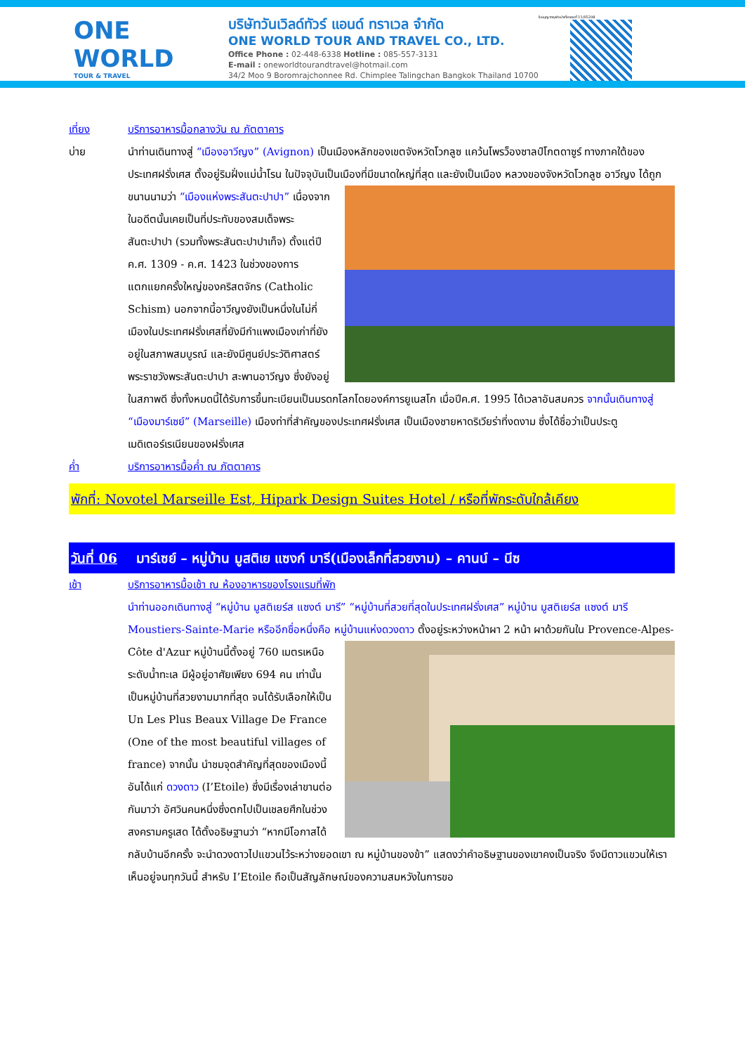ONE WORLD
TOUR & TRAVEL
บริษัทวันเวิลด์ทัวร์ แอนด์ ทราเวล จำกัด
ONE WORLD TOUR AND TRAVEL CO., LTD.
Office Phone : 02-448-6338 Hotline : 085-557-3131
E-mail : oneworldtourandtravel@hotmail.com
34/2 Moo 9 Boromrajchonnee Rd. Chimplee Talingchan Bangkok Thailand 10700
ใบอนุญาตธุรกิจนำเที่ยวเลขที่ 11/05298
เที่ยง บริการอาหารมื้อกลางวัน ณ ภัตตาคาร
บ่าย นำท่านเดินทางสู่ “เมืองอาวีญง” (Avignon) เป็นเมืองหลักของเขตจังหวัดโวกลูซ แคว้นโพรว็องซาลป์โกตดาซูร์ ทางภาคใต้ของประเทศฝรั่งเศส ตั้งอยู่ริมฝั่งแม่น้ำโรน ในปัจจุบันเป็นเมืองที่มีขนาดใหญ่ที่สุด และยังเป็นเมือง หลวงของจังหวัดโวกลูซ อาวีญง ได้ถูกขนานนามว่า “เมืองแห่งพระสันตะปาปา” เนื่องจากในอดีตนั้นเคยเป็นที่ประทับของสมเด็จพระสันตะปาปา (รวมทั้งพระสันตะปาปาเท็จ) ตั้งแต่ปี ค.ศ. 1309 - ค.ศ. 1423 ในช่วงของการแตกแยกครั้งใหญ่ของคริสตจักร (Catholic Schism) นอกจากนี้อาวีญงยังเป็นหนึ่งในไม่กี่เมืองในประเทศฝรั่งเศสที่ยังมีกำแพงเมืองเก่าที่ยังอยู่ในสภาพสมบูรณ์ และยังมีศูนย์ประวัติศาสตร์ พระราชวังพระสันตะปาปา สะพานอาวีญง ซึ่งยังอยู่ในสภาพดี ซึ่งทั้งหมดนี้ได้รับการขึ้นทะเบียนเป็นมรดกโลกโดยองค์การยูเนสโก เมื่อปีค.ศ. 1995 ได้เวลาอันสมควร จากนั้นเดินทางสู่ “เมืองมาร์เซย์” (Marseille) เมืองท่าที่สำคัญของประเทศฝรั่งเศส เป็นเมืองชายหาดริเวียร่าที่งดงาม ซึ่งได้ชื่อว่าเป็นประตูเมดิเตอร์เรเนียนของฝรั่งเศส
ค่ำ บริการอาหารมื้อค่ำ ณ ภัตตาคาร
พักที่: Novotel Marseille Est, Hipark Design Suites Hotel / หรือที่พักระดับใกล้เคียง
วันที่ 06 มาร์เซย์ – หมู่บ้าน มูสติเย แซงก์ มารี(เมืองเล็กที่สวยงาม) – คานน์ – นีซ
เช้า บริการอาหารมื้อเช้า ณ ห้องอาหารของโรงแรมที่พัก
นำท่านออกเดินทางสู่ “หมู่บ้าน มูสติเยร์ส แซงต์ มารี” “หมู่บ้านที่สวยที่สุดในประเทศฝรั่งเศส” หมู่บ้าน มูสติเยร์ส แซงต์ มารี Moustiers-Sainte-Marie หรืออีกชื่อหนึ่งคือ หมู่บ้านแห่งดวงดาว ตั้งอยู่ระหว่างหน้าผา 2 หน้า ผาด้วยกันใน Provence-Alpes-Côte d'Azur หมู่บ้านนี้ตั้งอยู่ 760 เมตรเหนือระดับน้ำทะเล มีผู้อยู่อาศัยเพียง 694 คน เท่านั้น เป็นหมู่บ้านที่สวยงามมากที่สุด จนได้รับเลือกให้เป็น Un Les Plus Beaux Village De France (One of the most beautiful villages of france) จากนั้น นำชมจุดสำคัญที่สุดของเมืองนี้ อันได้แก่ ดวงดาว (I’Etoile) ซึ่งมีเรื่องเล่าขานต่อกันมาว่า อัศวินคนหนึ่งซึ่งตกไปเป็นเชลยศึกในช่วงสงครามครูเสด ได้ตั้งอธิษฐานว่า “หากมีโอกาสได้กลับบ้านอีกครั้ง จะนำดวงดาวไปแขวนไว้ระหว่างยอดเขา ณ หมู่บ้านของข้า” แสดงว่าคำอธิษฐานของเขาคงเป็นจริง จึงมีดาวแขวนให้เราเห็นอยู่จนทุกวันนี้ สำหรับ I’Etoile ถือเป็นสัญลักษณ์ของความสมหวังในการขอ